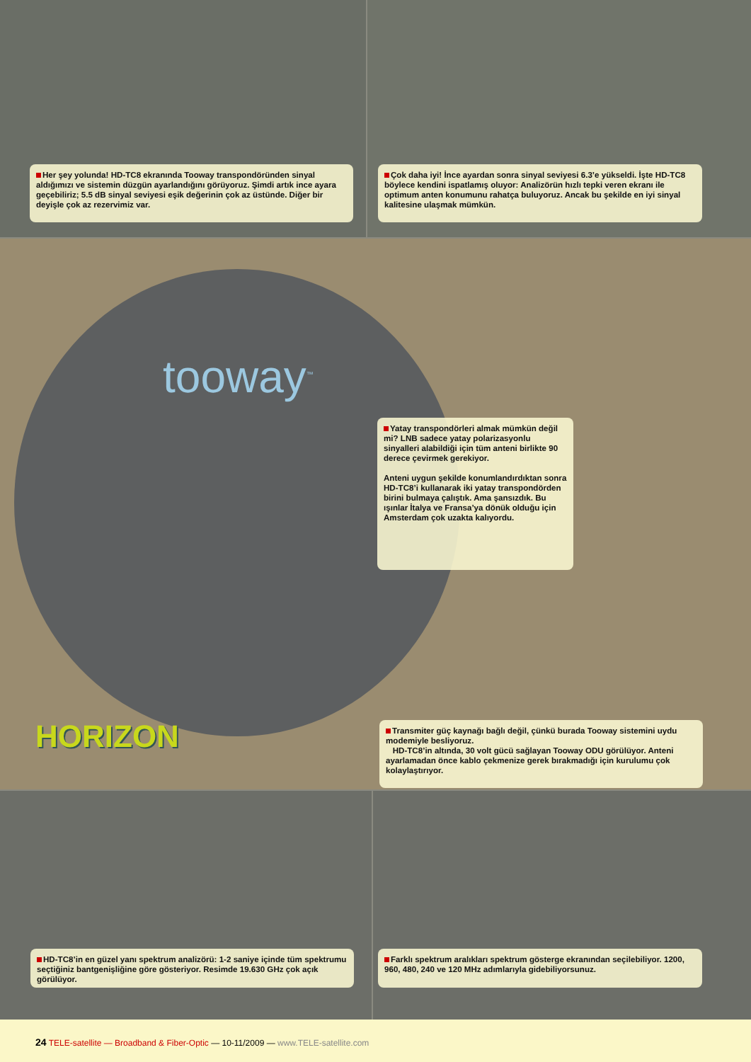Her şey yolunda! HD-TC8 ekranında Tooway transpondöründen sinyal aldığımızı ve sistemin düzgün ayarlandığını görüyoruz. Şimdi artık ince ayara geçebiliriz; 5.5 dB sinyal seviyesi eşik değerinin çok az üstünde. Diğer bir deyişle çok az rezervimiz var.
Çok daha iyi! İnce ayardan sonra sinyal seviyesi 6.3’e yükseldi. İşte HD-TC8 böylece kendini ispatlamış oluyor: Analizörün hızlı tepki veren ekranı ile optimum anten konumunu rahatça buluyoruz. Ancak bu şekilde en iyi sinyal kalitesine ulaşmak mümkün.
tooway<sup>™</sup>
Yatay transpondörleri almak mümkün değil mi? LNB sadece yatay polarizasyonlu sinyalleri alabildiği için tüm anteni birlikte 90 derece çevirmek gerekiyor.
Anteni uygun şekilde konumlandırdıktan sonra HD-TC8’i kullanarak iki yatay transpondörden birini bulmaya çalıştık. Ama şansızdık. Bu ışınlar İtalya ve Fransa’ya dönük olduğu için Amsterdam çok uzakta kalıyordu.
HORIZON
Transmiter güç kaynağı bağlı değil, çünkü burada Tooway sistemini uydu modemiyle besliyoruz.
HD-TC8’in altında, 30 volt gücü sağlayan Tooway ODU görülüyor. Anteni ayarlamadan önce kablo çekmenize gerek bırakmadığı için kurulumu çok kolaylaştırıyor.
HD-TC8’in en güzel yanı spektrum analizörü: 1-2 saniye içinde tüm spektrumu seçtiğiniz bantgenişliğine göre gösteriyor. Resimde 19.630 GHz çok açık görülüyor.
Farklı spektrum aralıkları spektrum gösterge ekranından seçilebiliyor. 1200, 960, 480, 240 ve 120 MHz adımlarıyla gidebiliyorsunuz.
24 TELE-satellite — Broadband & Fiber-Optic — 10-11/2009 — www.TELE-satellite.com